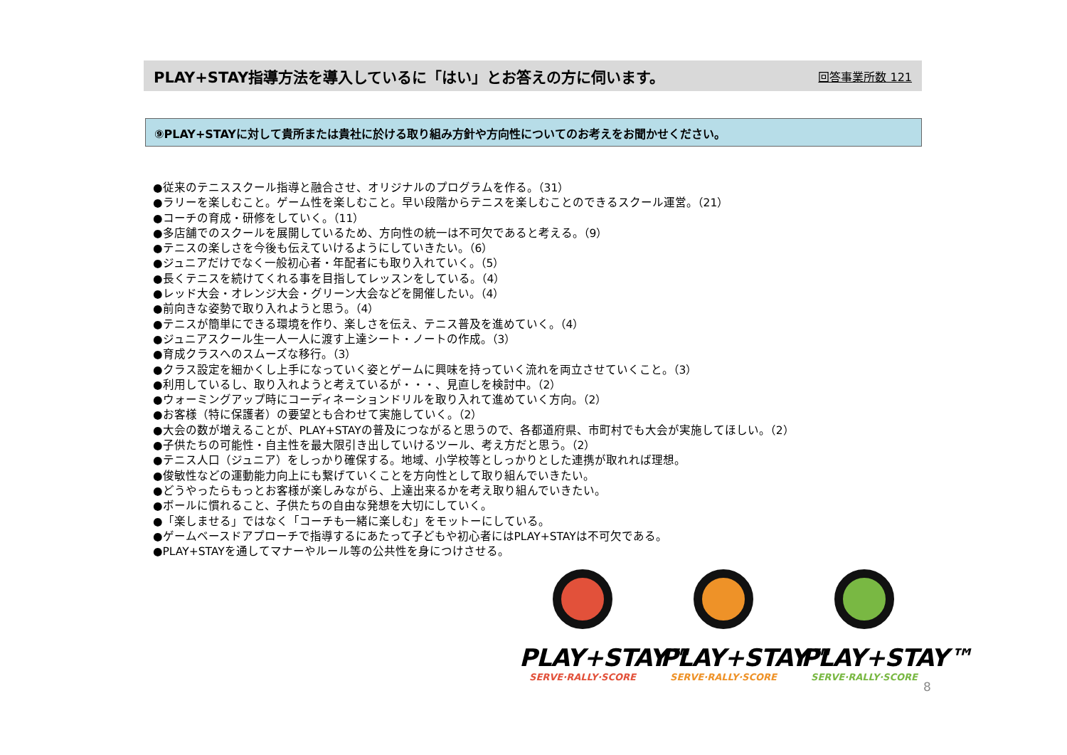PLAY+STAY指導方法を導入しているに「はい」とお答えの方に伺います。 回答事業所数 121
⑨PLAY+STAYに対して貴所または貴社に於ける取り組み方針や方向性についてのお考えをお聞かせください。
●従来のテニススクール指導と融合させ、オリジナルのプログラムを作る。（31）
●ラリーを楽しむこと。ゲーム性を楽しむこと。早い段階からテニスを楽しむことのできるスクール運営。（21）
●コーチの育成・研修をしていく。（11）
●多店舗でのスクールを展開しているため、方向性の統一は不可欠であると考える。（9）
●テニスの楽しさを今後も伝えていけるようにしていきたい。（6）
●ジュニアだけでなく一般初心者・年配者にも取り入れていく。（5）
●長くテニスを続けてくれる事を目指してレッスンをしている。（4）
●レッド大会・オレンジ大会・グリーン大会などを開催したい。（4）
●前向きな姿勢で取り入れようと思う。（4）
●テニスが簡単にできる環境を作り、楽しさを伝え、テニス普及を進めていく。（4）
●ジュニアスクール生一人一人に渡す上達シート・ノートの作成。（3）
●育成クラスへのスムーズな移行。（3）
●クラス設定を細かくし上手になっていく姿とゲームに興味を持っていく流れを両立させていくこと。（3）
●利用しているし、取り入れようと考えているが・・・、見直しを検討中。（2）
●ウォーミングアップ時にコーディネーションドリルを取り入れて進めていく方向。（2）
●お客様（特に保護者）の要望とも合わせて実施していく。（2）
●大会の数が増えることが、PLAY+STAYの普及につながると思うので、各都道府県、市町村でも大会が実施してほしい。（2）
●子供たちの可能性・自主性を最大限引き出していけるツール、考え方だと思う。（2）
●テニス人口（ジュニア）をしっかり確保する。地域、小学校等としっかりとした連携が取れれば理想。
●俊敏性などの運動能力向上にも繋げていくことを方向性として取り組んでいきたい。
●どうやったらもっとお客様が楽しみながら、上達出来るかを考え取り組んでいきたい。
●ボールに慣れること、子供たちの自由な発想を大切にしていく。
●「楽しませる」ではなく「コーチも一緒に楽しむ」をモットーにしている。
●ゲームベースドアプローチで指導するにあたって子どもや初心者にはPLAY+STAYは不可欠である。
●PLAY+STAYを通してマナーやルール等の公共性を身につけさせる。
PLAY+STAY™
SERVE·RALLY·SCORE
PLAY+STAY™
SERVE·RALLY·SCORE
PLAY+STAY™
SERVE·RALLY·SCORE
8